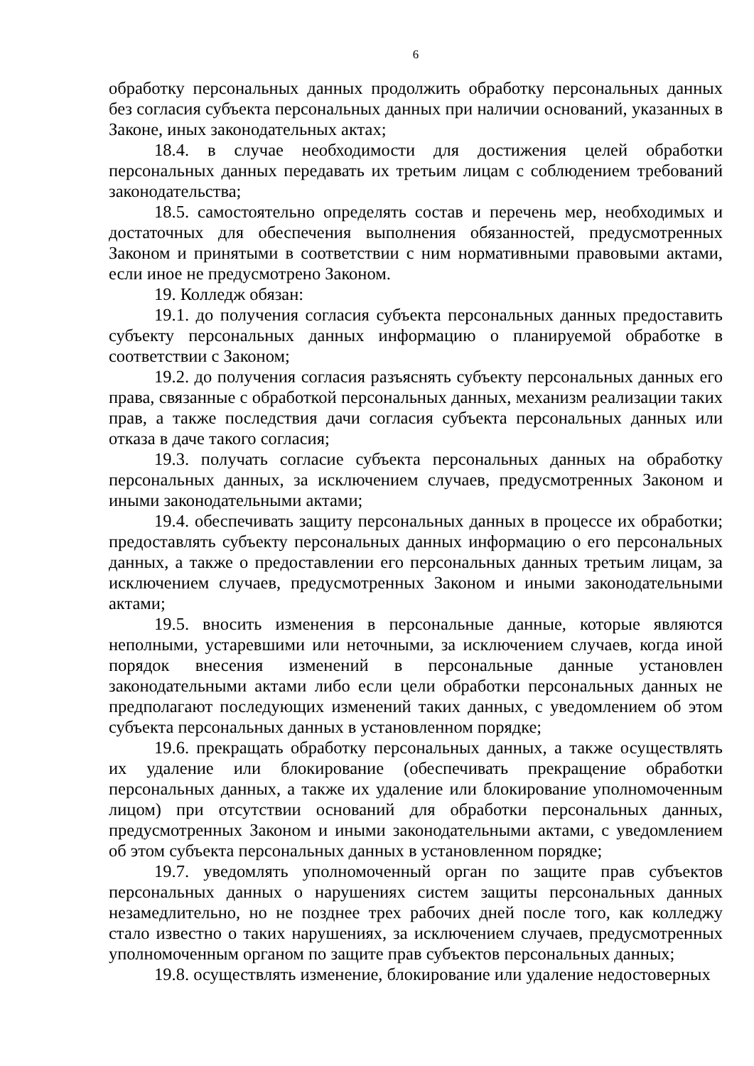6
обработку персональных данных продолжить обработку персональных данных без согласия субъекта персональных данных при наличии оснований, указанных в Законе, иных законодательных актах;
18.4. в случае необходимости для достижения целей обработки персональных данных передавать их третьим лицам с соблюдением требований законодательства;
18.5. самостоятельно определять состав и перечень мер, необходимых и достаточных для обеспечения выполнения обязанностей, предусмотренных Законом и принятыми в соответствии с ним нормативными правовыми актами, если иное не предусмотрено Законом.
19. Колледж обязан:
19.1. до получения согласия субъекта персональных данных предоставить субъекту персональных данных информацию о планируемой обработке в соответствии с Законом;
19.2. до получения согласия разъяснять субъекту персональных данных его права, связанные с обработкой персональных данных, механизм реализации таких прав, а также последствия дачи согласия субъекта персональных данных или отказа в даче такого согласия;
19.3. получать согласие субъекта персональных данных на обработку персональных данных, за исключением случаев, предусмотренных Законом и иными законодательными актами;
19.4. обеспечивать защиту персональных данных в процессе их обработки; предоставлять субъекту персональных данных информацию о его персональных данных, а также о предоставлении его персональных данных третьим лицам, за исключением случаев, предусмотренных Законом и иными законодательными актами;
19.5. вносить изменения в персональные данные, которые являются неполными, устаревшими или неточными, за исключением случаев, когда иной порядок внесения изменений в персональные данные установлен законодательными актами либо если цели обработки персональных данных не предполагают последующих изменений таких данных, с уведомлением об этом субъекта персональных данных в установленном порядке;
19.6. прекращать обработку персональных данных, а также осуществлять их удаление или блокирование (обеспечивать прекращение обработки персональных данных, а также их удаление или блокирование уполномоченным лицом) при отсутствии оснований для обработки персональных данных, предусмотренных Законом и иными законодательными актами, с уведомлением об этом субъекта персональных данных в установленном порядке;
19.7. уведомлять уполномоченный орган по защите прав субъектов персональных данных о нарушениях систем защиты персональных данных незамедлительно, но не позднее трех рабочих дней после того, как колледжу стало известно о таких нарушениях, за исключением случаев, предусмотренных уполномоченным органом по защите прав субъектов персональных данных;
19.8. осуществлять изменение, блокирование или удаление недостоверных